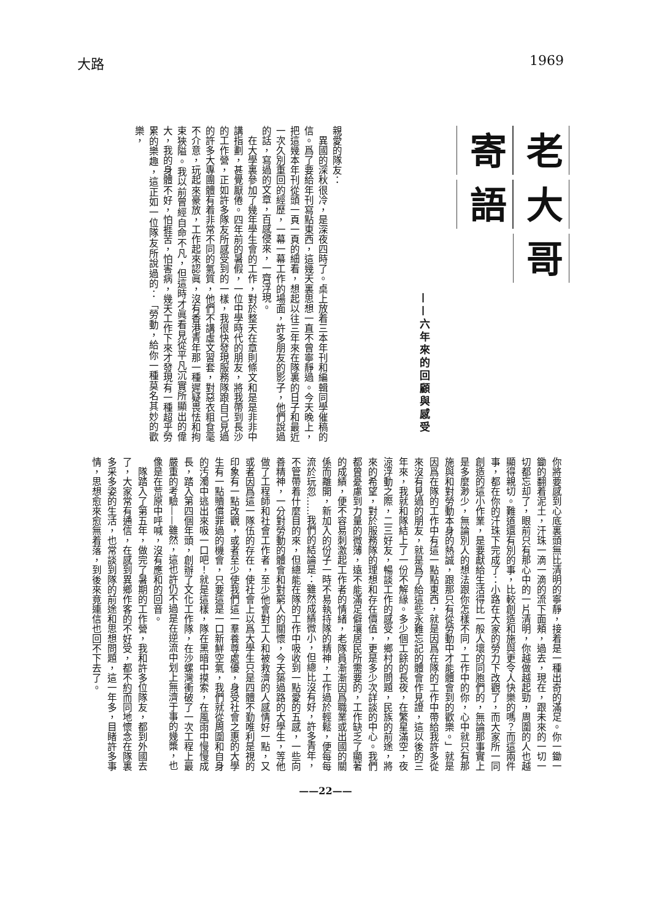大路 1969
老 大 哥
寄 語
——六年來的回顧與感受
親愛的隊友：
　異國的深秋很冷，是深夜四時了。桌上放着三本年刊和編輯同學催稿的信。爲了要給年刊寫點東西，這幾天裏思想一直不曾寧靜過。今天晚上，把這幾本年刊從頭一頁一頁的細看，想起以往三年來在隊裏的日子和最近一次久別重回的經歷，一幕一幕工作的場面，許多朋友的影子，他們說過的話，寫過的文章，百感侵來，一齊浮現。
　在大學裏參加了幾年學生會的工作，對於整天在章則條文和是是非非中講指劃，甚覺厭倦。四年前的暑假，一位中學時代的朋友，將我帶到長沙的工作營，正如許多隊友所感受到的一樣，我很快發現服務隊跟自己見過的許多大專團體有着非常不同的氣質，他們不講虛文習套，對惡衣粗食毫不介意，玩起來豪放，工作起來認眞，沒有香港青年那一種遲疑畏怯和拘束狹隘。我以前曾經自命不凡，但這時才眞看見從平凡沉實所顯出的偉大，我的身體不好，怕捱苦，怕害病，幾天工作下來才發現有一種超乎勞累的樂趣，這正如一位隊友所說過的：「勞動，給你一種莫名其妙的歡樂，
你將要感到心底裏頭無比清明的寧靜，接着是一種出奇的滿足。你一鋤一鋤的翻着泥土，汗珠一滴一滴的流下面頰，過去，現在，跟未來的一切一切都忘却了，眼前只有那心中的一片清明，你越做越起勁，周圍的人也越顯得親切。難道還有別的事，比較創造和施與更令人快樂的嗎？而這兩件事，都在你的汗珠下完成了：小路在大家的勞力下改觀了，而大家所一同創造的這小作業，是要獻給生活得比一般人壞的同胞們的，無論那事實上是多麼渺少，無論別人的想法跟你怎樣不同，工作中的你，心中就只有那施與和對勞動本身的熱誠，跟那只有從勞動中才能體會到的歡樂。」就是因爲在隊的工作中有這一點點東西，就是因爲在隊的工作中帶給我許多從來沒有見過的朋友，就是爲了給這些永難忘記的體會作見證，這以後的三年來，我就和隊結上了一份不解緣。多少個工餘的長夜，在繁星滿空，夜涼浮動之際，二三好友，暢談工作的感受，鄉村的問題，民族的前途，將來的希望，對於服務隊的理想和存在價值，更是多少次詳談的中心。我們都曾憂慮到力量的微薄，遠不能滿足僻壤居民所需要的，工作缺乏了顯著的成績，便不容易刺激起工作者的情緒，老隊員漸漸因爲職業或出國的關係而離開，新加入的份子一時不易執持隊的精神，工作過於輕鬆，便每每流於玩忽……我們的結論是：雖然成績微小，但總比沒有好，許多青年，不管帶着什麼目的來，但總能在隊的工作中吸收到一點愛的五感，一些向善精神，一分對勞動的體會和對窮人的關懷，今天築過路的大學生，等他做了工程師和社會工作者，至少他會對工人和被救濟的人感情好一點，又或者因爲這一隊伍的存在，使社會上以爲大學生只是四體不勤唯利是視的印象有一點改觀，或者至少使我們這一羣養尊處優，身受社會之惠的大學生有一點贖償罪過的機會，只要這是一口新鮮空氣，我們就從周圍和自身的汚濁中逃出來吸一口吧！就是這樣，隊在黑暗中摸索，在風雨中慢慢成長，踏入第四個年頭，創辦了文化工作隊，在沙螺灣衝破了一次工程上最嚴重的考驗——雖然，這也許仍不過是在逆流中划上無濟于事的幾槳，也像是在荒原中呼喊，沒有應和的回音。
　隊踏入了第五年，做完了暑期的工作營，我和許多位隊友，都到外國去了，大家常有通信，在感到異鄉作客的不好受，都不約而同地懷念在隊裏多采多姿的生活，也常談到隊的前途和思想問題，這一年多，目睹許多事情，思想愈來愈無着落，到後來竟連信也回不下去了。
——22——